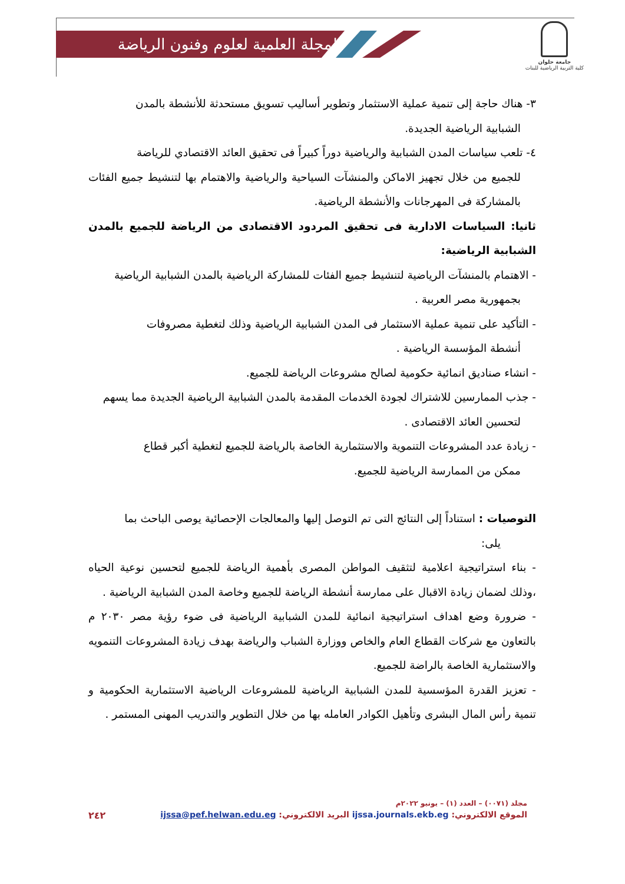المجلة العلمية لعلوم وفنون الرياضة
جامعة حلوان
كلية التربية الرياضية للبنات
٣- هناك حاجة إلى تنمية عملية الاستثمار وتطوير أساليب تسويق مستحدثة للأنشطة بالمدن
الشبابية الرياضية الجديدة.
٤- تلعب سياسات المدن الشبابية والرياضية دوراً كبيراً فى تحقيق العائد الاقتصادي للرياضة
للجميع من خلال تجهيز الاماكن والمنشآت السياحية والرياضية والاهتمام بها لتنشيط جميع الفئات بالمشاركة فى المهرجانات والأنشطة الرياضية.
ثانيا: السياسات الادارية فى تحقيق المردود الاقتصادى من الرياضة للجميع بالمدن الشبابية الرياضية:
- الاهتمام بالمنشآت الرياضية لتنشيط جميع الفئات للمشاركة الرياضية بالمدن الشبابية الرياضية
بجمهورية مصر العربية .
- التأكيد على تنمية عملية الاستثمار فى المدن الشبابية الرياضية وذلك لتغطية مصروفات
أنشطة المؤسسة الرياضية .
- انشاء صناديق انمائية حكومية لصالح مشروعات الرياضة للجميع.
- جذب الممارسين للاشتراك لجودة الخدمات المقدمة بالمدن الشبابية الرياضية الجديدة مما يسهم
لتحسين العائد الاقتصادى .
- زيادة عدد المشروعات التنموية والاستثمارية الخاصة بالرياضة للجميع لتغطية أكبر قطاع
ممكن من الممارسة الرياضية للجميع.
التوصيات : استناداً إلى النتائج التى تم التوصل إليها والمعالجات الإحصائية يوصى الباحث بما
يلى:
- بناء استراتيجية اعلامية لتثقيف المواطن المصرى بأهمية الرياضة للجميع لتحسين نوعية الحياه ،وذلك لضمان زيادة الاقبال على ممارسة أنشطة الرياضة للجميع وخاصة المدن الشبابية الرياضية .
- ضرورة وضع اهداف استراتيجية انمائية للمدن الشبابية الرياضية فى ضوء رؤية مصر ٢٠٣٠ م بالتعاون مع شركات القطاع العام والخاص ووزارة الشباب والرياضة بهدف زيادة المشروعات التنمويه والاستثمارية الخاصة بالراضة للجميع.
- تعزيز القدرة المؤسسية للمدن الشبابية الرياضية للمشروعات الرياضية الاستثمارية الحكومية و تنمية رأس المال البشرى وتأهيل الكوادر العامله بها من خلال التطوير والتدريب المهنى المستمر .
مجلد (٠٠٧١) – العدد (١) – يونيو ٢٠٢٢م
الموقع الالكتروني: ijssa.journals.ekb.eg البريد الالكتروني: ijssa@pef.helwan.edu.eg ٢٤٢